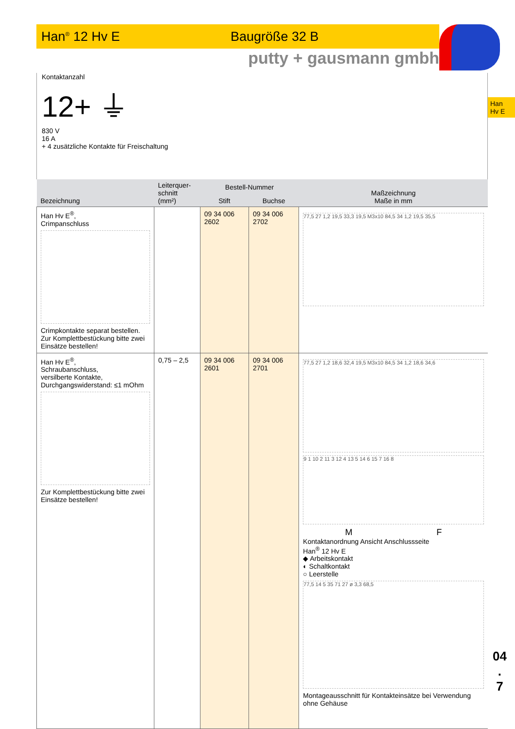Han<sup>®</sup> 12 Hv E Baugröße 32 B
putty + gausmann gmbh
Kontaktanzahl
12+ ⏚
830 V
16 A
+ 4 zusätzliche Kontakte für Freischaltung
| Bezeichnung | Leiterquer- schnitt (mm²) | Bestell-Nummer | | Maßzeichnung Maße in mm |
| --- | --- | --- | --- | --- |
| | | Stift | Buchse | |
| Han Hv E<sup>®</sup>, Crimpanschluss Crimpkontakte separat bestellen. Zur Komplettbestückung bitte zwei Einsätze bestellen! | | 09 34 006 2602 | 09 34 006 2702 | 77,5 27 1,2 19,5 33,3 19,5 M3x10 84,5 34 1,2 19,5 35,5 |
| Han Hv E<sup>®</sup>, Schraubanschluss, versilberte Kontakte, Durchgangswiderstand: ≤1 mOhm Zur Komplettbestückung bitte zwei Einsätze bestellen! | 0,75 – 2,5 | 09 34 006 2601 | 09 34 006 2701 | 77,5 27 1,2 18,6 32,4 19,5 M3x10 84,5 34 1,2 18,6 34,6 9 1 10 2 11 3 12 4 13 5 14 6 15 7 16 8 M F Kontaktanordnung Ansicht Anschlussseite Han<sup>®</sup> 12 Hv E ◆ Arbeitskontakt ◐ Schaltkontakt ○ Leerstelle 77,5 14 5 35 71 27 ø 3,3 68,5 Montageausschnitt für Kontakteinsätze bei Verwendung ohne Gehäuse |
Han
Hv E
04
.
7